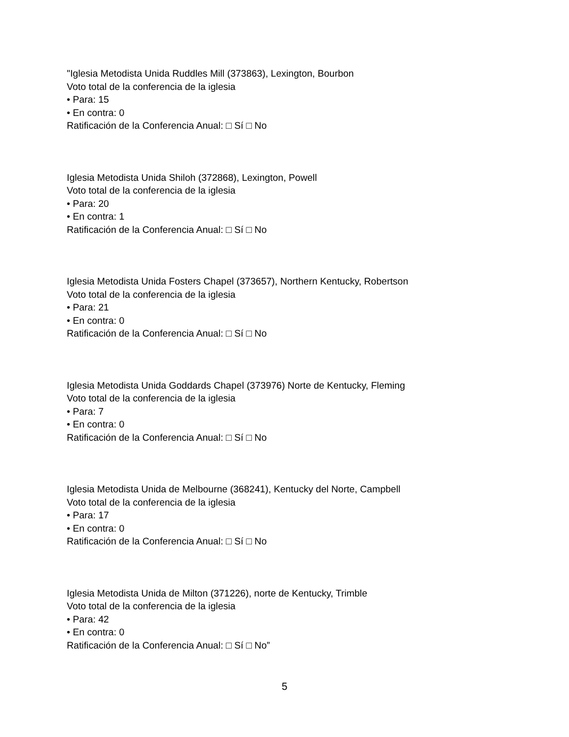"Iglesia Metodista Unida Ruddles Mill (373863), Lexington, Bourbon
Voto total de la conferencia de la iglesia
• Para: 15
• En contra: 0
Ratificación de la Conferencia Anual: □ Sí □ No
Iglesia Metodista Unida Shiloh (372868), Lexington, Powell
Voto total de la conferencia de la iglesia
• Para: 20
• En contra: 1
Ratificación de la Conferencia Anual: □ Sí □ No
Iglesia Metodista Unida Fosters Chapel (373657), Northern Kentucky, Robertson
Voto total de la conferencia de la iglesia
• Para: 21
• En contra: 0
Ratificación de la Conferencia Anual: □ Sí □ No
Iglesia Metodista Unida Goddards Chapel (373976) Norte de Kentucky, Fleming
Voto total de la conferencia de la iglesia
• Para: 7
• En contra: 0
Ratificación de la Conferencia Anual: □ Sí □ No
Iglesia Metodista Unida de Melbourne (368241), Kentucky del Norte, Campbell
Voto total de la conferencia de la iglesia
• Para: 17
• En contra: 0
Ratificación de la Conferencia Anual: □ Sí □ No
Iglesia Metodista Unida de Milton (371226), norte de Kentucky, Trimble
Voto total de la conferencia de la iglesia
• Para: 42
• En contra: 0
Ratificación de la Conferencia Anual: □ Sí □ No”
5